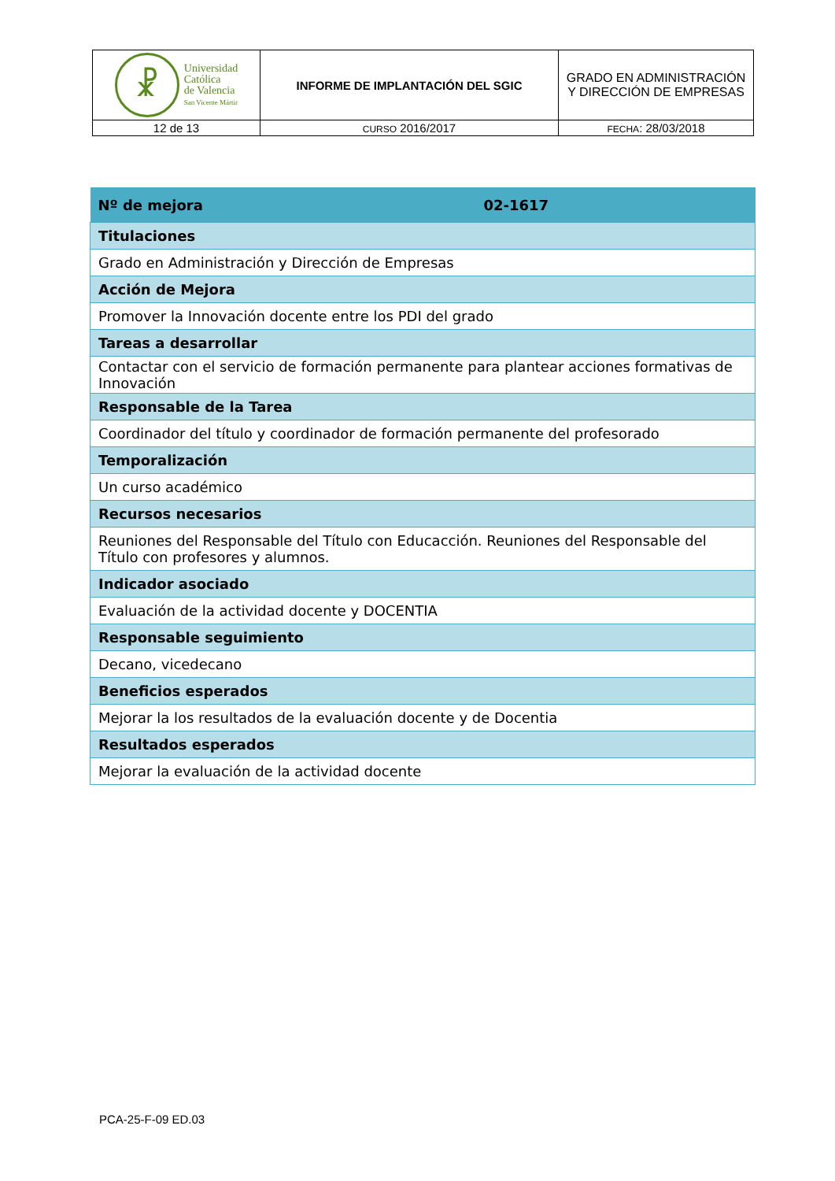| ☧ Universidad Católica de Valencia San Vicente Mártir | INFORME DE IMPLANTACIÓN DEL SGIC | GRADO EN ADMINISTRACIÓN Y DIRECCIÓN DE EMPRESAS |
| 12 de 13 | CURSO 2016/2017 | FECHA : 28/03/2018 |
| Nº de mejora | 02-1617 |
| Titulaciones | |
| Grado en Administración y Dirección de Empresas | |
| Acción de Mejora | |
| Promover la Innovación docente entre los PDI del grado | |
| Tareas a desarrollar | |
| Contactar con el servicio de formación permanente para plantear acciones formativas de Innovación | |
| Responsable de la Tarea | |
| Coordinador del título y coordinador de formación permanente del profesorado | |
| Temporalización | |
| Un curso académico | |
| Recursos necesarios | |
| Reuniones del Responsable del Título con Educacción. Reuniones del Responsable del Título con profesores y alumnos. | |
| Indicador asociado | |
| Evaluación de la actividad docente y DOCENTIA | |
| Responsable seguimiento | |
| Decano, vicedecano | |
| Beneficios esperados | |
| Mejorar la los resultados de la evaluación docente y de Docentia | |
| Resultados esperados | |
| Mejorar la evaluación de la actividad docente | |
PCA-25-F-09 ED.03